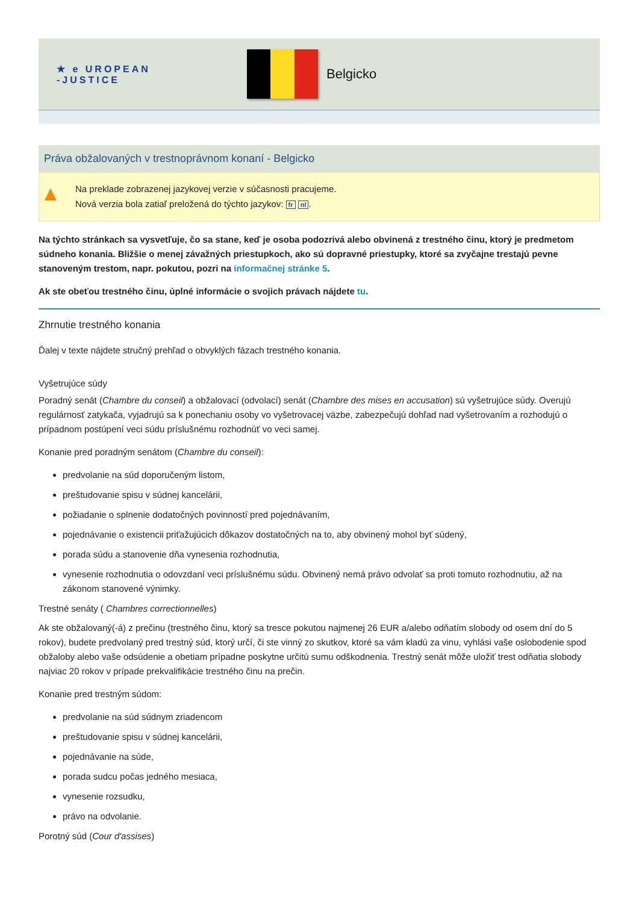★ e UROPEAN
-JUSTICE
Belgicko
Práva obžalovaných v trestnoprávnom konaní - Belgicko
▲ Na preklade zobrazenej jazykovej verzie v súčasnosti pracujeme.
Nová verzia bola zatiaľ preložená do týchto jazykov: fr nl.
Na týchto stránkach sa vysvetľuje, čo sa stane, keď je osoba podozrivá alebo obvinená z trestného činu, ktorý je predmetom súdneho konania. Bližšie o menej závažných priestupkoch, ako sú dopravné priestupky, ktoré sa zvyčajne trestajú pevne stanoveným trestom, napr. pokutou, pozri na informačnej stránke 5.
Ak ste obeťou trestného činu, úplné informácie o svojich právach nájdete tu.
Zhrnutie trestného konania
Ďalej v texte nájdete stručný prehľad o obvyklých fázach trestného konania.
Vyšetrujúce súdy
Poradný senát (Chambre du conseil) a obžalovací (odvolací) senát (Chambre des mises en accusation) sú vyšetrujúce súdy. Overujú regulárnosť zatykača, vyjadrujú sa k ponechaniu osoby vo vyšetrovacej väzbe, zabezpečujú dohľad nad vyšetrovaním a rozhodujú o prípadnom postúpení veci súdu príslušnému rozhodnúť vo veci samej.
Konanie pred poradným senátom (Chambre du conseil):
predvolanie na súd doporučeným listom,
preštudovanie spisu v súdnej kancelárii,
požiadanie o splnenie dodatočných povinností pred pojednávaním,
pojednávanie o existencii priťažujúcich dôkazov dostatočných na to, aby obvinený mohol byť súdený,
porada súdu a stanovenie dňa vynesenia rozhodnutia,
vynesenie rozhodnutia o odovzdaní veci príslušnému súdu. Obvinený nemá právo odvolať sa proti tomuto rozhodnutiu, až na zákonom stanovené výnimky.
Trestné senáty ( Chambres correctionnelles)
Ak ste obžalovaný(-á) z prečinu (trestného činu, ktorý sa tresce pokutou najmenej 26 EUR a/alebo odňatím slobody od osem dní do 5 rokov), budete predvolaný pred trestný súd, ktorý určí, či ste vinný zo skutkov, ktoré sa vám kladú za vinu, vyhlási vaše oslobodenie spod obžaloby alebo vaše odsúdenie a obetiam prípadne poskytne určitú sumu odškodnenia. Trestný senát môže uložiť trest odňatia slobody najviac 20 rokov v prípade prekvalifikácie trestného činu na prečin.
Konanie pred trestným súdom:
predvolanie na súd súdnym zriadencom
preštudovanie spisu v súdnej kancelárii,
pojednávanie na súde,
porada sudcu počas jedného mesiaca,
vynesenie rozsudku,
právo na odvolanie.
Porotný súd (Cour d'assises)